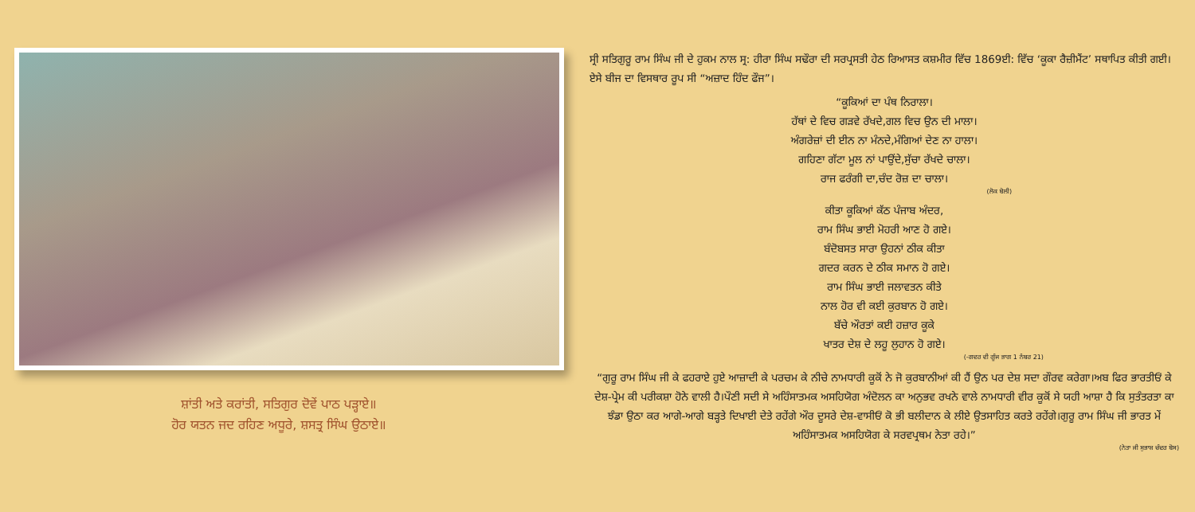ਸ਼ਾਂਤੀ ਅਤੇ ਕਰਾਂਤੀ, ਸਤਿਗੁਰ ਦੋਵੇਂ ਪਾਠ ਪੜ੍ਹਾਏ॥
ਹੋਰ ਯਤਨ ਜਦ ਰਹਿਣ ਅਧੂਰੇ, ਸ਼ਸਤ੍ਰ ਸਿੰਘ ਉਠਾਏ॥
ਸ੍ਰੀ ਸਤਿਗੁਰੂ ਰਾਮ ਸਿੰਘ ਜੀ ਦੇ ਹੁਕਮ ਨਾਲ ਸ੍ਰ: ਹੀਰਾ ਸਿੰਘ ਸਢੌਰਾ ਦੀ ਸਰਪ੍ਰਸਤੀ ਹੇਠ ਰਿਆਸਤ ਕਸ਼ਮੀਰ ਵਿੱਚ 1869ਈ: ਵਿੱਚ ‘ਕੂਕਾ ਰੈਜ਼ੀਮੈਂਟ’ ਸਥਾਪਿਤ ਕੀਤੀ ਗਈ। ਏਸੇ ਬੀਜ ਦਾ ਵਿਸਥਾਰ ਰੂਪ ਸੀ “ਅਜ਼ਾਦ ਹਿੰਦ ਫੌਜ”।
“ਕੂਕਿਆਂ ਦਾ ਪੰਥ ਨਿਰਾਲਾ।
ਹੱਥਾਂ ਦੇ ਵਿਚ ਗੜਵੇ ਰੱਖਦੇ,ਗਲ ਵਿਚ ਉਨ ਦੀ ਮਾਲਾ।
ਅੰਗਰੇਜ਼ਾਂ ਦੀ ਈਨ ਨਾ ਮੰਨਦੇ,ਮੰਗਿਆਂ ਦੇਣ ਨਾ ਹਾਲਾ।
ਗਹਿਣਾ ਗੱਟਾ ਮੂਲ ਨਾਂ ਪਾਉਂਦੇ,ਸੁੱਚਾ ਰੱਖਦੇ ਚਾਲਾ।
ਰਾਜ ਫਰੰਗੀ ਦਾ,ਚੰਦ ਰੋਜ਼ ਦਾ ਚਾਲਾ।
(ਲੋਕ ਬੋਲੀ)
ਕੀਤਾ ਕੂਕਿਆਂ ਕੱਠ ਪੰਜਾਬ ਅੰਦਰ,
ਰਾਮ ਸਿੰਘ ਭਾਈ ਮੋਹਰੀ ਆਣ ਹੋ ਗਏ।
ਬੰਦੋਬਸਤ ਸਾਰਾ ਉਹਨਾਂ ਠੀਕ ਕੀਤਾ
ਗਦਰ ਕਰਨ ਦੇ ਠੀਕ ਸਮਾਨ ਹੋ ਗਏ।
ਰਾਮ ਸਿੰਘ ਭਾਈ ਜਲਾਵਤਨ ਕੀਤੇ
ਨਾਲ ਹੋਰ ਵੀ ਕਈ ਕੁਰਬਾਨ ਹੋ ਗਏ।
ਬੱਚੇ ਔਰਤਾਂ ਕਈ ਹਜ਼ਾਰ ਕੂਕੇ
ਖਾਤਰ ਦੇਸ਼ ਦੇ ਲਹੂ ਲੁਹਾਨ ਹੋ ਗਏ।
(-ਗਦਰ ਦੀ ਗੂੰਜ ਭਾਗ 1 ਨੰਬਰ 21)
“ਗੁਰੂ ਰਾਮ ਸਿੰਘ ਜੀ ਕੇ ਫਹਰਾਏ ਹੁਏ ਆਜ਼ਾਦੀ ਕੇ ਪਰਚਮ ਕੇ ਨੀਚੇ ਨਾਮਧਾਰੀ ਕੂਕੋਂ ਨੇ ਜੋ ਕੁਰਬਾਨੀਆਂ ਕੀ ਹੈਂ ਉਨ ਪਰ ਦੇਸ਼ ਸਦਾ ਗੌਰਵ ਕਰੇਗਾ।ਅਬ ਫਿਰ ਭਾਰਤੀਓਂ ਕੇ ਦੇਸ਼-ਪ੍ਰੇਮ ਕੀ ਪਰੀਕਸ਼ਾ ਹੋਨੇ ਵਾਲੀ ਹੈ।ਪੌਣੀ ਸਦੀ ਸੇ ਅਹਿੰਸਾਤਮਕ ਅਸਹਿਯੋਗ ਅੰਦੋਲਨ ਕਾ ਅਨੁਭਵ ਰਖਨੇ ਵਾਲੇ ਨਾਮਧਾਰੀ ਵੀਰ ਕੂਕੋਂ ਸੇ ਯਹੀ ਆਸ਼ਾ ਹੈ ਕਿ ਸੁਤੰਤਰਤਾ ਕਾ ਝੰਡਾ ਉਠਾ ਕਰ ਆਗੇ-ਆਗੇ ਬੜ੍ਹਤੇ ਦਿਖਾਈ ਦੇਤੇ ਰਹੇਂਗੇ ਔਰ ਦੂਸਰੇ ਦੇਸ਼-ਵਾਸੀਓਂ ਕੋ ਭੀ ਬਲੀਦਾਨ ਕੇ ਲੀਏ ਉਤਸਾਹਿਤ ਕਰਤੇ ਰਹੇਂਗੇ।ਗੁਰੂ ਰਾਮ ਸਿੰਘ ਜੀ ਭਾਰਤ ਮੇਂ ਅਹਿੰਸਾਤਮਕ ਅਸਹਿਯੋਗ ਕੇ ਸਰਵਪ੍ਰਥਮ ਨੇਤਾ ਰਹੇ।”
(ਨੇਤਾ ਜੀ ਸੁਭਾਸ਼ ਚੰਦਰ ਬੋਸ)